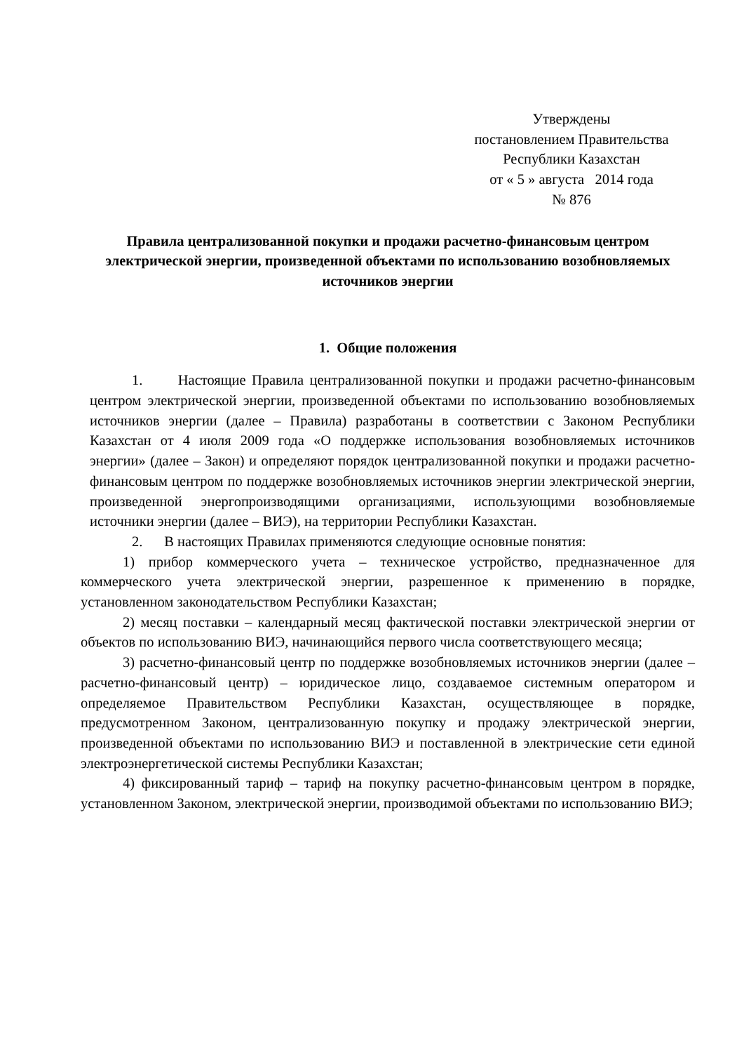Утверждены
постановлением Правительства
Республики Казахстан
от « 5 » августа 2014 года
№ 876
Правила централизованной покупки и продажи расчетно-финансовым центром электрической энергии, произведенной объектами по использованию возобновляемых источников энергии
1. Общие положения
1. Настоящие Правила централизованной покупки и продажи расчетно-финансовым центром электрической энергии, произведенной объектами по использованию возобновляемых источников энергии (далее – Правила) разработаны в соответствии с Законом Республики Казахстан от 4 июля 2009 года «О поддержке использования возобновляемых источников энергии» (далее – Закон) и определяют порядок централизованной покупки и продажи расчетно-финансовым центром по поддержке возобновляемых источников энергии электрической энергии, произведенной энергопроизводящими организациями, использующими возобновляемые источники энергии (далее – ВИЭ), на территории Республики Казахстан.
2. В настоящих Правилах применяются следующие основные понятия:
1) прибор коммерческого учета – техническое устройство, предназначенное для коммерческого учета электрической энергии, разрешенное к применению в порядке, установленном законодательством Республики Казахстан;
2) месяц поставки – календарный месяц фактической поставки электрической энергии от объектов по использованию ВИЭ, начинающийся первого числа соответствующего месяца;
3) расчетно-финансовый центр по поддержке возобновляемых источников энергии (далее – расчетно-финансовый центр) – юридическое лицо, создаваемое системным оператором и определяемое Правительством Республики Казахстан, осуществляющее в порядке, предусмотренном Законом, централизованную покупку и продажу электрической энергии, произведенной объектами по использованию ВИЭ и поставленной в электрические сети единой электроэнергетической системы Республики Казахстан;
4) фиксированный тариф – тариф на покупку расчетно-финансовым центром в порядке, установленном Законом, электрической энергии, производимой объектами по использованию ВИЭ;